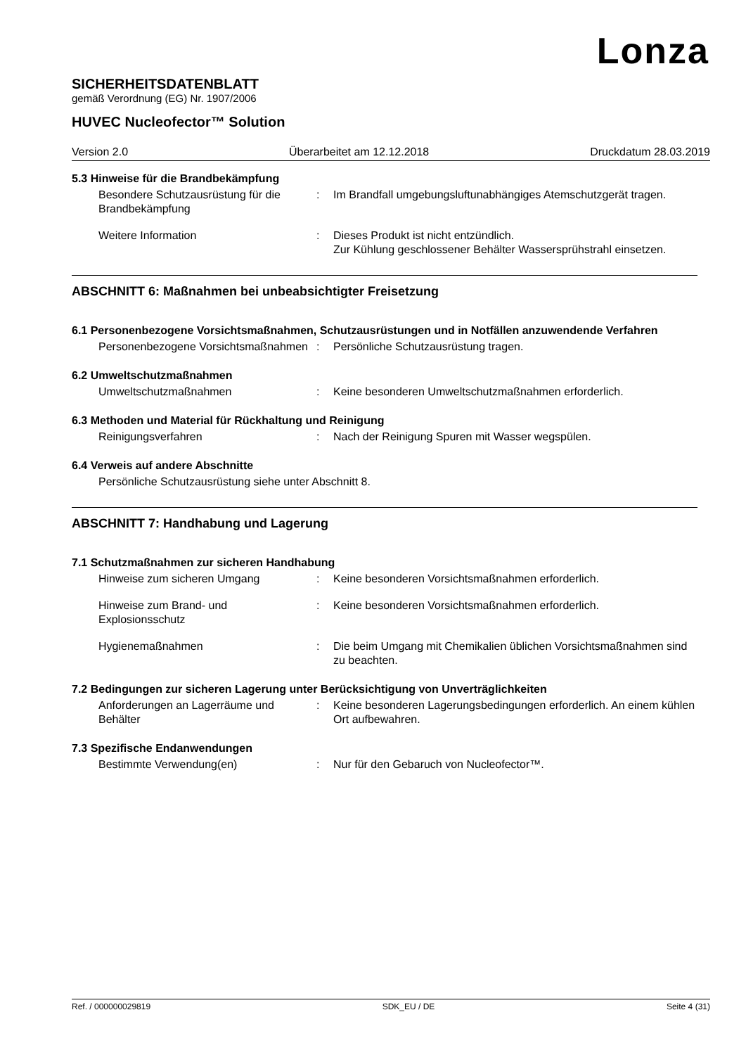Lonza
SICHERHEITSDATENBLATT
gemäß Verordnung (EG) Nr. 1907/2006
HUVEC Nucleofector™ Solution
Version 2.0 Überarbeitet am 12.12.2018 Druckdatum 28.03.2019
5.3 Hinweise für die Brandbekämpfung
Besondere Schutzausrüstung für die Brandbekämpfung
: Im Brandfall umgebungsluftunabhängiges Atemschutzgerät tragen.
Weitere Information : Dieses Produkt ist nicht entzündlich.
Zur Kühlung geschlossener Behälter Wassersprühstrahl einsetzen.
ABSCHNITT 6: Maßnahmen bei unbeabsichtigter Freisetzung
6.1 Personenbezogene Vorsichtsmaßnahmen, Schutzausrüstungen und in Notfällen anzuwendende Verfahren
Personenbezogene Vorsichtsmaßnahmen
: Persönliche Schutzausrüstung tragen.
6.2 Umweltschutzmaßnahmen
Umweltschutzmaßnahmen : Keine besonderen Umweltschutzmaßnahmen erforderlich.
6.3 Methoden und Material für Rückhaltung und Reinigung
Reinigungsverfahren : Nach der Reinigung Spuren mit Wasser wegspülen.
6.4 Verweis auf andere Abschnitte
Persönliche Schutzausrüstung siehe unter Abschnitt 8.
ABSCHNITT 7: Handhabung und Lagerung
7.1 Schutzmaßnahmen zur sicheren Handhabung
Hinweise zum sicheren Umgang : Keine besonderen Vorsichtsmaßnahmen erforderlich.
Hinweise zum Brand- und Explosionsschutz
: Keine besonderen Vorsichtsmaßnahmen erforderlich.
Hygienemaßnahmen : Die beim Umgang mit Chemikalien üblichen Vorsichtsmaßnahmen sind zu beachten.
7.2 Bedingungen zur sicheren Lagerung unter Berücksichtigung von Unverträglichkeiten
Anforderungen an Lagerräume und Behälter
: Keine besonderen Lagerungsbedingungen erforderlich. An einem kühlen Ort aufbewahren.
7.3 Spezifische Endanwendungen
Bestimmte Verwendung(en) : Nur für den Gebaruch von Nucleofector™.
Ref. / 000000029819 SDK_EU / DE Seite 4 (31)